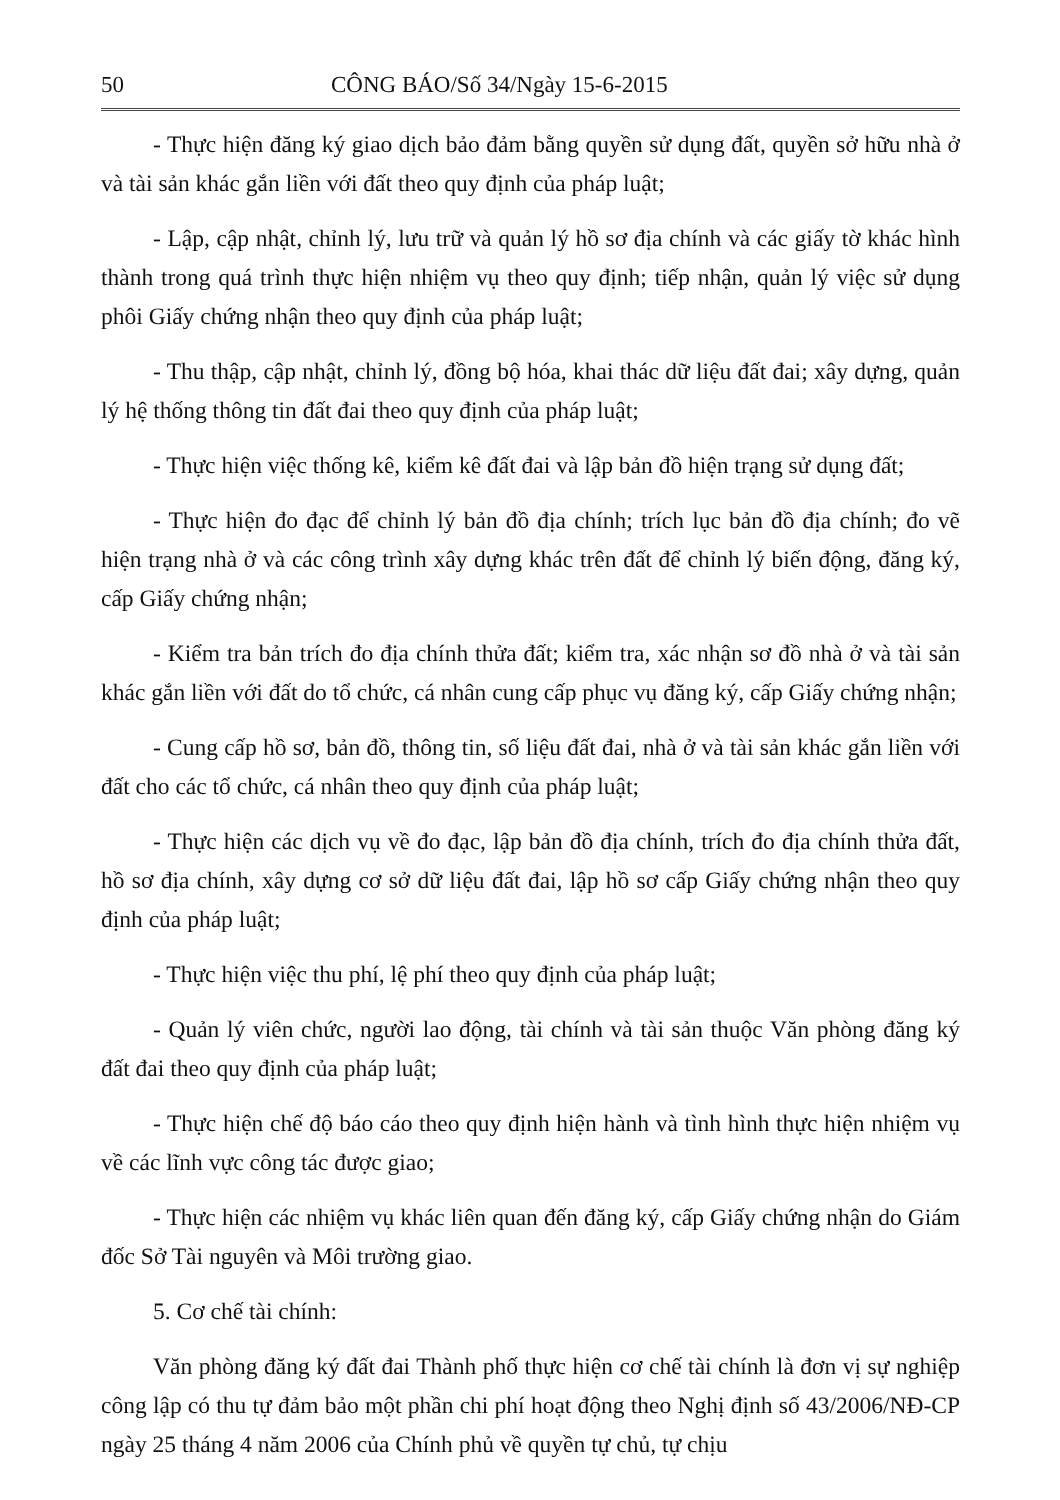50 CÔNG BÁO/Số 34/Ngày 15-6-2015
- Thực hiện đăng ký giao dịch bảo đảm bằng quyền sử dụng đất, quyền sở hữu nhà ở và tài sản khác gắn liền với đất theo quy định của pháp luật;
- Lập, cập nhật, chỉnh lý, lưu trữ và quản lý hồ sơ địa chính và các giấy tờ khác hình thành trong quá trình thực hiện nhiệm vụ theo quy định; tiếp nhận, quản lý việc sử dụng phôi Giấy chứng nhận theo quy định của pháp luật;
- Thu thập, cập nhật, chỉnh lý, đồng bộ hóa, khai thác dữ liệu đất đai; xây dựng, quản lý hệ thống thông tin đất đai theo quy định của pháp luật;
- Thực hiện việc thống kê, kiểm kê đất đai và lập bản đồ hiện trạng sử dụng đất;
- Thực hiện đo đạc để chỉnh lý bản đồ địa chính; trích lục bản đồ địa chính; đo vẽ hiện trạng nhà ở và các công trình xây dựng khác trên đất để chỉnh lý biến động, đăng ký, cấp Giấy chứng nhận;
- Kiểm tra bản trích đo địa chính thửa đất; kiểm tra, xác nhận sơ đồ nhà ở và tài sản khác gắn liền với đất do tổ chức, cá nhân cung cấp phục vụ đăng ký, cấp Giấy chứng nhận;
- Cung cấp hồ sơ, bản đồ, thông tin, số liệu đất đai, nhà ở và tài sản khác gắn liền với đất cho các tổ chức, cá nhân theo quy định của pháp luật;
- Thực hiện các dịch vụ về đo đạc, lập bản đồ địa chính, trích đo địa chính thửa đất, hồ sơ địa chính, xây dựng cơ sở dữ liệu đất đai, lập hồ sơ cấp Giấy chứng nhận theo quy định của pháp luật;
- Thực hiện việc thu phí, lệ phí theo quy định của pháp luật;
- Quản lý viên chức, người lao động, tài chính và tài sản thuộc Văn phòng đăng ký đất đai theo quy định của pháp luật;
- Thực hiện chế độ báo cáo theo quy định hiện hành và tình hình thực hiện nhiệm vụ về các lĩnh vực công tác được giao;
- Thực hiện các nhiệm vụ khác liên quan đến đăng ký, cấp Giấy chứng nhận do Giám đốc Sở Tài nguyên và Môi trường giao.
5. Cơ chế tài chính:
Văn phòng đăng ký đất đai Thành phố thực hiện cơ chế tài chính là đơn vị sự nghiệp công lập có thu tự đảm bảo một phần chi phí hoạt động theo Nghị định số 43/2006/NĐ-CP ngày 25 tháng 4 năm 2006 của Chính phủ về quyền tự chủ, tự chịu